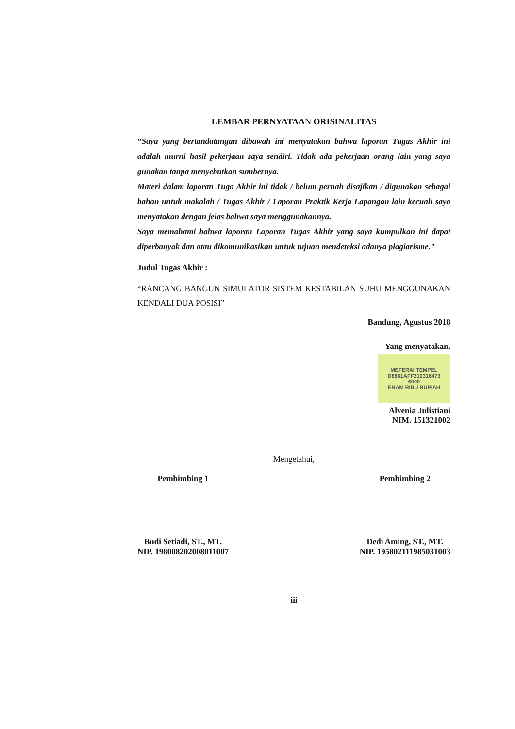LEMBAR PERNYATAAN ORISINALITAS
“Saya yang bertandatangan dibawah ini menyatakan bahwa laporan Tugas Akhir ini adalah murni hasil pekerjaan saya sendiri. Tidak ada pekerjaan orang lain yang saya gunakan tanpa menyebutkan sumbernya.
Materi dalam laporan Tuga Akhir ini tidak / belum pernah disajikan / digunakan sebagai bahan untuk makalah / Tugas Akhir / Laporan Praktik Kerja Lapangan lain kecuali saya menyatakan dengan jelas bahwa saya menggunakannya.
Saya memahami bahwa laporan Laporan Tugas Akhir yang saya kumpulkan ini dapat diperbanyak dan atau dikomunikasikan untuk tujuan mendeteksi adanya plagiarisme.”
Judul Tugas Akhir :
“RANCANG BANGUN SIMULATOR SISTEM KESTABILAN SUHU MENGGUNAKAN KENDALI DUA POSISI”
Bandung, Agustus 2018
Yang menyatakan,
METERAI TEMPEL
D8861AFF210316473
6000
ENAM RIBU RUPIAH
Alvenia Julistiani
NIM. 151321002
Mengetahui,
Pembimbing 1
Budi Setiadi, ST., MT.
NIP. 198008202008011007
Pembimbing 2
Dedi Aming, ST., MT.
NIP. 195802111985031003
iii